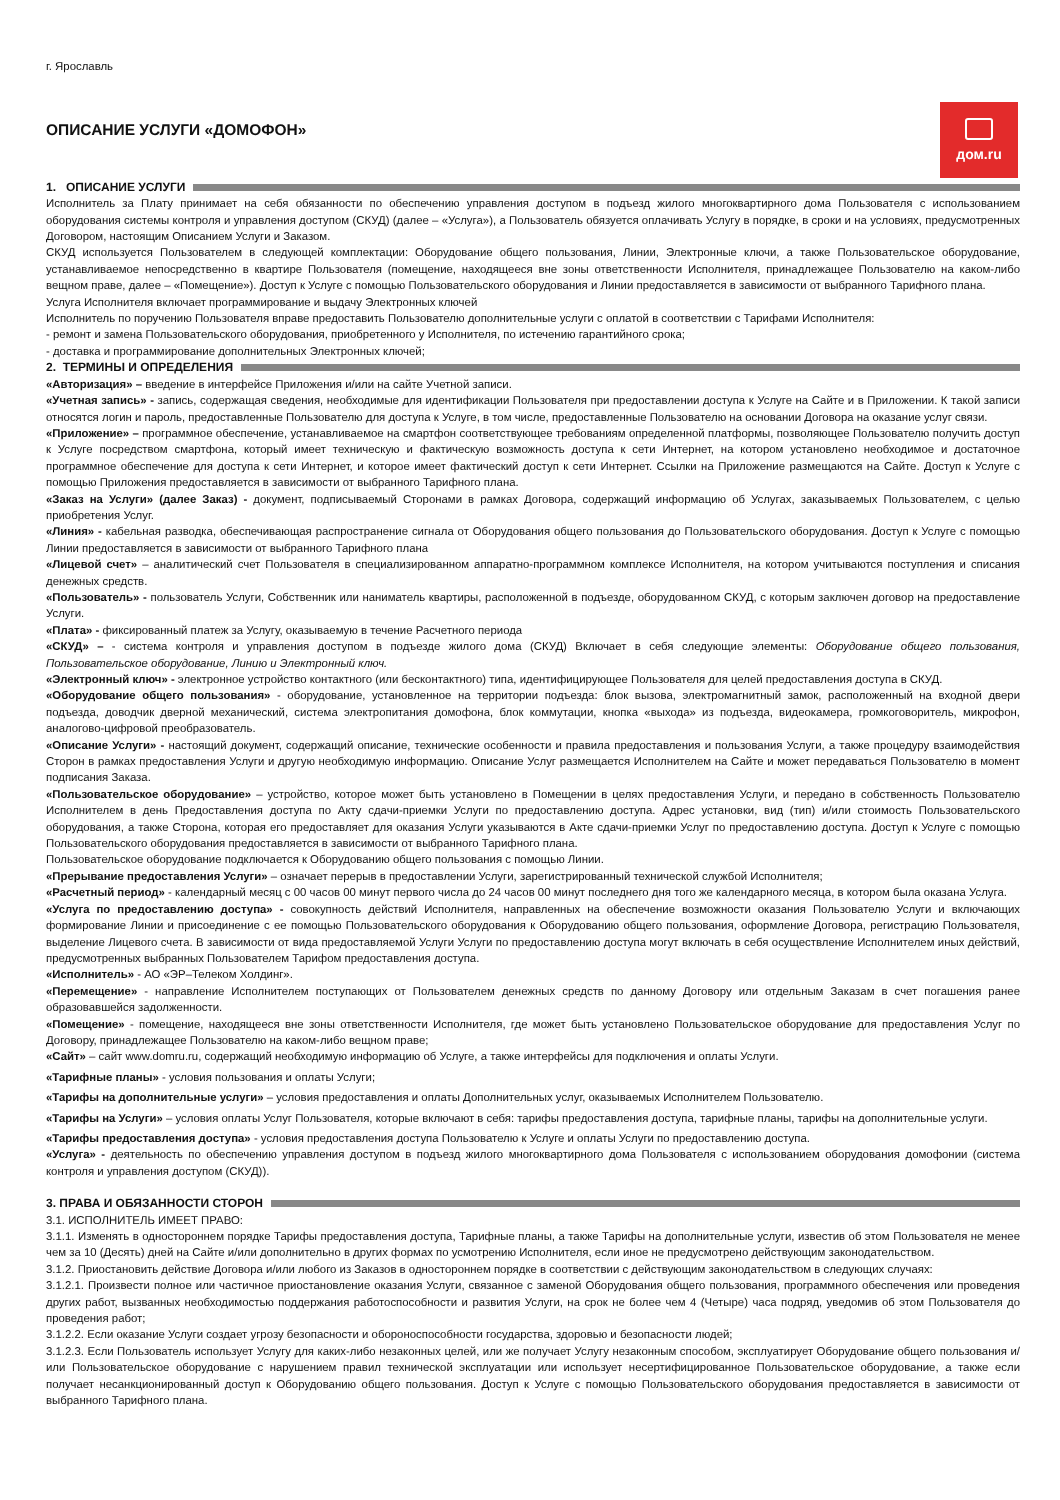г. Ярославль
дом.ru
ОПИСАНИЕ УСЛУГИ «ДОМОФОН»
1. ОПИСАНИЕ УСЛУГИ
Исполнитель за Плату принимает на себя обязанности по обеспечению управления доступом в подъезд жилого многоквартирного дома Пользователя с использованием оборудования системы контроля и управления доступом (СКУД) (далее – «Услуга»), а Пользователь обязуется оплачивать Услугу в порядке, в сроки и на условиях, предусмотренных Договором, настоящим Описанием Услуги и Заказом.
СКУД используется Пользователем в следующей комплектации: Оборудование общего пользования, Линии, Электронные ключи, а также Пользовательское оборудование, устанавливаемое непосредственно в квартире Пользователя (помещение, находящееся вне зоны ответственности Исполнителя, принадлежащее Пользователю на каком-либо вещном праве, далее – «Помещение»). Доступ к Услуге с помощью Пользовательского оборудования и Линии предоставляется в зависимости от выбранного Тарифного плана.
Услуга Исполнителя включает программирование и выдачу Электронных ключей
Исполнитель по поручению Пользователя вправе предоставить Пользователю дополнительные услуги с оплатой в соответствии с Тарифами Исполнителя:
- ремонт и замена Пользовательского оборудования, приобретенного у Исполнителя, по истечению гарантийного срока;
- доставка и программирование дополнительных Электронных ключей;
2. ТЕРМИНЫ И ОПРЕДЕЛЕНИЯ
«Авторизация» – введение в интерфейсе Приложения и/или на сайте Учетной записи.
«Учетная запись» - запись, содержащая сведения, необходимые для идентификации Пользователя при предоставлении доступа к Услуге на Сайте и в Приложении. К такой записи относятся логин и пароль, предоставленные Пользователю для доступа к Услуге, в том числе, предоставленные Пользователю на основании Договора на оказание услуг связи.
«Приложение» – программное обеспечение, устанавливаемое на смартфон соответствующее требованиям определенной платформы, позволяющее Пользователю получить доступ к Услуге посредством смартфона, который имеет техническую и фактическую возможность доступа к сети Интернет, на котором установлено необходимое и достаточное программное обеспечение для доступа к сети Интернет, и которое имеет фактический доступ к сети Интернет. Ссылки на Приложение размещаются на Сайте. Доступ к Услуге с помощью Приложения предоставляется в зависимости от выбранного Тарифного плана.
«Заказ на Услуги» (далее Заказ) - документ, подписываемый Сторонами в рамках Договора, содержащий информацию об Услугах, заказываемых Пользователем, с целью приобретения Услуг.
«Линия» - кабельная разводка, обеспечивающая распространение сигнала от Оборудования общего пользования до Пользовательского оборудования. Доступ к Услуге с помощью Линии предоставляется в зависимости от выбранного Тарифного плана
«Лицевой счет» – аналитический счет Пользователя в специализированном аппаратно-программном комплексе Исполнителя, на котором учитываются поступления и списания денежных средств.
«Пользователь» - пользователь Услуги, Собственник или наниматель квартиры, расположенной в подъезде, оборудованном СКУД, с которым заключен договор на предоставление Услуги.
«Плата» - фиксированный платеж за Услугу, оказываемую в течение Расчетного периода
«СКУД» – - система контроля и управления доступом в подъезде жилого дома (СКУД) Включает в себя следующие элементы: Оборудование общего пользования, Пользовательское оборудование, Линию и Электронный ключ.
«Электронный ключ» - электронное устройство контактного (или бесконтактного) типа, идентифицирующее Пользователя для целей предоставления доступа в СКУД.
«Оборудование общего пользования» - оборудование, установленное на территории подъезда: блок вызова, электромагнитный замок, расположенный на входной двери подъезда, доводчик дверной механический, система электропитания домофона, блок коммутации, кнопка «выхода» из подъезда, видеокамера, громкоговоритель, микрофон, аналогово-цифровой преобразователь.
«Описание Услуги» - настоящий документ, содержащий описание, технические особенности и правила предоставления и пользования Услуги, а также процедуру взаимодействия Сторон в рамках предоставления Услуги и другую необходимую информацию. Описание Услуг размещается Исполнителем на Сайте и может передаваться Пользователю в момент подписания Заказа.
«Пользовательское оборудование» – устройство, которое может быть установлено в Помещении в целях предоставления Услуги, и передано в собственность Пользователю Исполнителем в день Предоставления доступа по Акту сдачи-приемки Услуги по предоставлению доступа. Адрес установки, вид (тип) и/или стоимость Пользовательского оборудования, а также Сторона, которая его предоставляет для оказания Услуги указываются в Акте сдачи-приемки Услуг по предоставлению доступа. Доступ к Услуге с помощью Пользовательского оборудования предоставляется в зависимости от выбранного Тарифного плана.
Пользовательское оборудование подключается к Оборудованию общего пользования с помощью Линии.
«Прерывание предоставления Услуги» – означает перерыв в предоставлении Услуги, зарегистрированный технической службой Исполнителя;
«Расчетный период» - календарный месяц с 00 часов 00 минут первого числа до 24 часов 00 минут последнего дня того же календарного месяца, в котором была оказана Услуга.
«Услуга по предоставлению доступа» - совокупность действий Исполнителя, направленных на обеспечение возможности оказания Пользователю Услуги и включающих формирование Линии и присоединение с ее помощью Пользовательского оборудования к Оборудованию общего пользования, оформление Договора, регистрацию Пользователя, выделение Лицевого счета. В зависимости от вида предоставляемой Услуги Услуги по предоставлению доступа могут включать в себя осуществление Исполнителем иных действий, предусмотренных выбранных Пользователем Тарифом предоставления доступа.
«Исполнитель» - АО «ЭР–Телеком Холдинг».
«Перемещение» - направление Исполнителем поступающих от Пользователем денежных средств по данному Договору или отдельным Заказам в счет погашения ранее образовавшейся задолженности.
«Помещение» - помещение, находящееся вне зоны ответственности Исполнителя, где может быть установлено Пользовательское оборудование для предоставления Услуг по Договору, принадлежащее Пользователю на каком-либо вещном праве;
«Сайт» – сайт www.domru.ru, содержащий необходимую информацию об Услуге, а также интерфейсы для подключения и оплаты Услуги.
«Тарифные планы» - условия пользования и оплаты Услуги;
«Тарифы на дополнительные услуги» – условия предоставления и оплаты Дополнительных услуг, оказываемых Исполнителем Пользователю.
«Тарифы на Услуги» – условия оплаты Услуг Пользователя, которые включают в себя: тарифы предоставления доступа, тарифные планы, тарифы на дополнительные услуги.
«Тарифы предоставления доступа» - условия предоставления доступа Пользователю к Услуге и оплаты Услуги по предоставлению доступа.
«Услуга» - деятельность по обеспечению управления доступом в подъезд жилого многоквартирного дома Пользователя с использованием оборудования домофонии (система контроля и управления доступом (СКУД)).
3. ПРАВА И ОБЯЗАННОСТИ СТОРОН
3.1. ИСПОЛНИТЕЛЬ ИМЕЕТ ПРАВО:
3.1.1. Изменять в одностороннем порядке Тарифы предоставления доступа, Тарифные планы, а также Тарифы на дополнительные услуги, известив об этом Пользователя не менее чем за 10 (Десять) дней на Сайте и/или дополнительно в других формах по усмотрению Исполнителя, если иное не предусмотрено действующим законодательством.
3.1.2. Приостановить действие Договора и/или любого из Заказов в одностороннем порядке в соответствии с действующим законодательством в следующих случаях:
3.1.2.1. Произвести полное или частичное приостановление оказания Услуги, связанное с заменой Оборудования общего пользования, программного обеспечения или проведения других работ, вызванных необходимостью поддержания работоспособности и развития Услуги, на срок не более чем 4 (Четыре) часа подряд, уведомив об этом Пользователя до проведения работ;
3.1.2.2. Если оказание Услуги создает угрозу безопасности и обороноспособности государства, здоровью и безопасности людей;
3.1.2.3. Если Пользователь использует Услугу для каких-либо незаконных целей, или же получает Услугу незаконным способом, эксплуатирует Оборудование общего пользования и/или Пользовательское оборудование с нарушением правил технической эксплуатации или использует несертифицированное Пользовательское оборудование, а также если получает несанкционированный доступ к Оборудованию общего пользования. Доступ к Услуге с помощью Пользовательского оборудования предоставляется в зависимости от выбранного Тарифного плана.